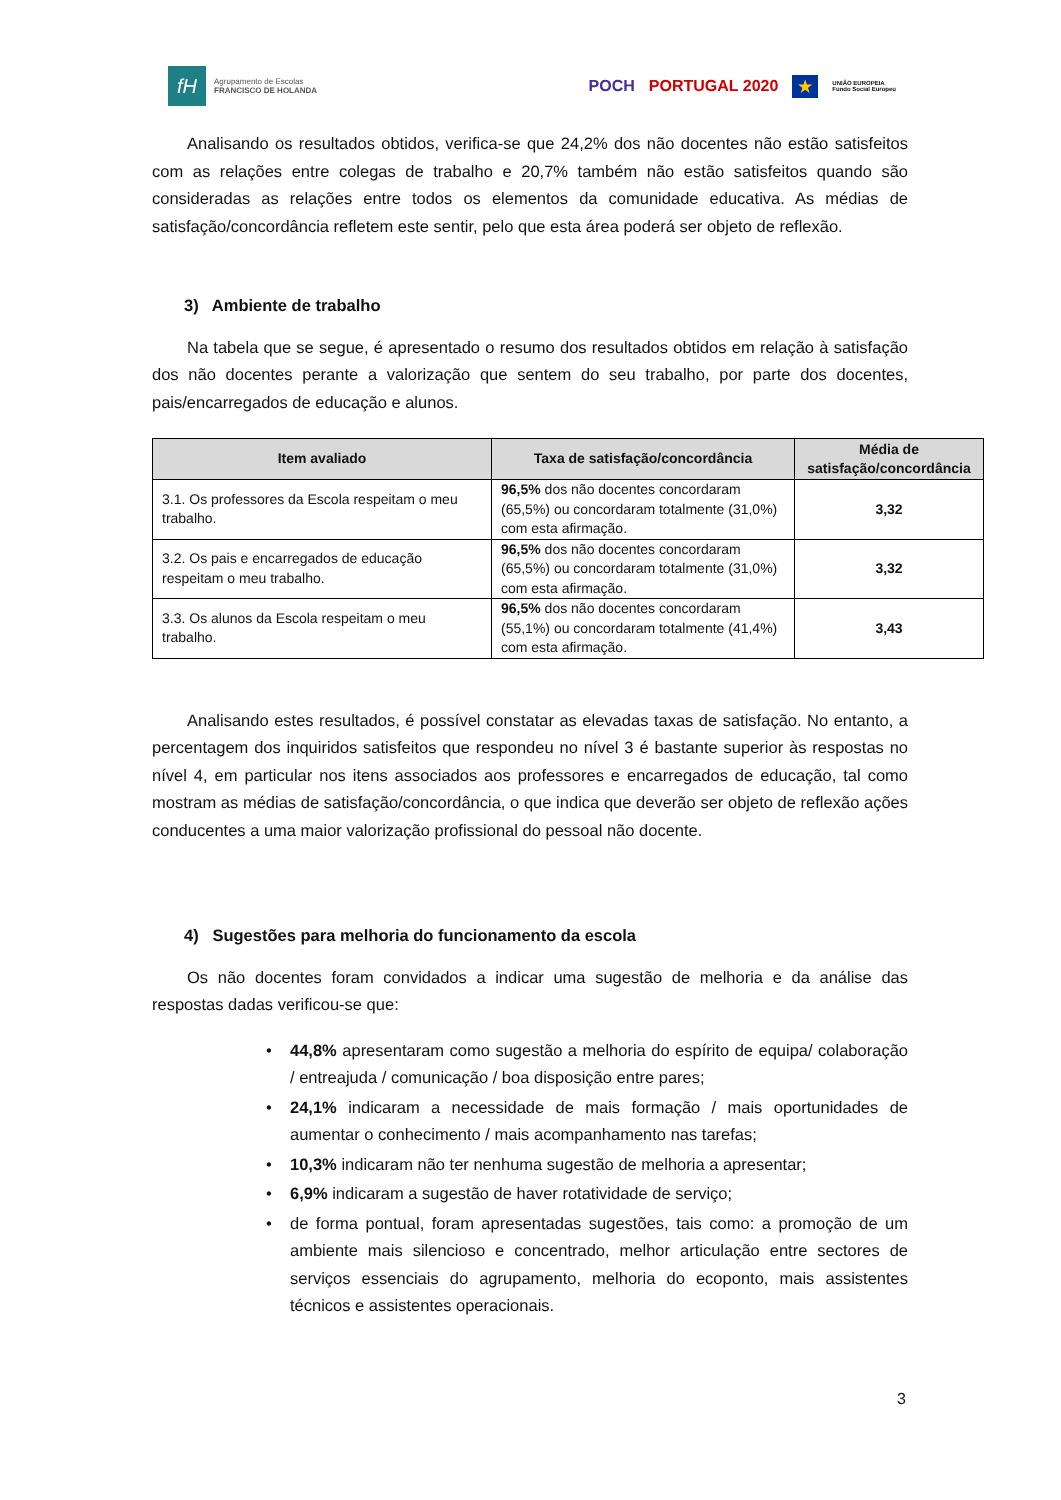fH
Agrupamento de Escolas
FRANCISCO DE HOLANDA
POCH PORTUGAL 2020 ★ UNIÃO EUROPEIA
Fundo Social Europeu
Analisando os resultados obtidos, verifica-se que 24,2% dos não docentes não estão satisfeitos com as relações entre colegas de trabalho e 20,7% também não estão satisfeitos quando são consideradas as relações entre todos os elementos da comunidade educativa. As médias de satisfação/concordância refletem este sentir, pelo que esta área poderá ser objeto de reflexão.
3) Ambiente de trabalho
Na tabela que se segue, é apresentado o resumo dos resultados obtidos em relação à satisfação dos não docentes perante a valorização que sentem do seu trabalho, por parte dos docentes, pais/encarregados de educação e alunos.
| Item avaliado | Taxa de satisfação/concordância | Média de satisfação/concordância |
| --- | --- | --- |
| 3.1. Os professores da Escola respeitam o meu trabalho. | 96,5% dos não docentes concordaram (65,5%) ou concordaram totalmente (31,0%) com esta afirmação. | 3,32 |
| 3.2. Os pais e encarregados de educação respeitam o meu trabalho. | 96,5% dos não docentes concordaram (65,5%) ou concordaram totalmente (31,0%) com esta afirmação. | 3,32 |
| 3.3. Os alunos da Escola respeitam o meu trabalho. | 96,5% dos não docentes concordaram (55,1%) ou concordaram totalmente (41,4%) com esta afirmação. | 3,43 |
Analisando estes resultados, é possível constatar as elevadas taxas de satisfação. No entanto, a percentagem dos inquiridos satisfeitos que respondeu no nível 3 é bastante superior às respostas no nível 4, em particular nos itens associados aos professores e encarregados de educação, tal como mostram as médias de satisfação/concordância, o que indica que deverão ser objeto de reflexão ações conducentes a uma maior valorização profissional do pessoal não docente.
4) Sugestões para melhoria do funcionamento da escola
Os não docentes foram convidados a indicar uma sugestão de melhoria e da análise das respostas dadas verificou-se que:
• 44,8% apresentaram como sugestão a melhoria do espírito de equipa/ colaboração / entreajuda / comunicação / boa disposição entre pares;
• 24,1% indicaram a necessidade de mais formação / mais oportunidades de aumentar o conhecimento / mais acompanhamento nas tarefas;
• 10,3% indicaram não ter nenhuma sugestão de melhoria a apresentar;
• 6,9% indicaram a sugestão de haver rotatividade de serviço;
• de forma pontual, foram apresentadas sugestões, tais como: a promoção de um ambiente mais silencioso e concentrado, melhor articulação entre sectores de serviços essenciais do agrupamento, melhoria do ecoponto, mais assistentes técnicos e assistentes operacionais.
3